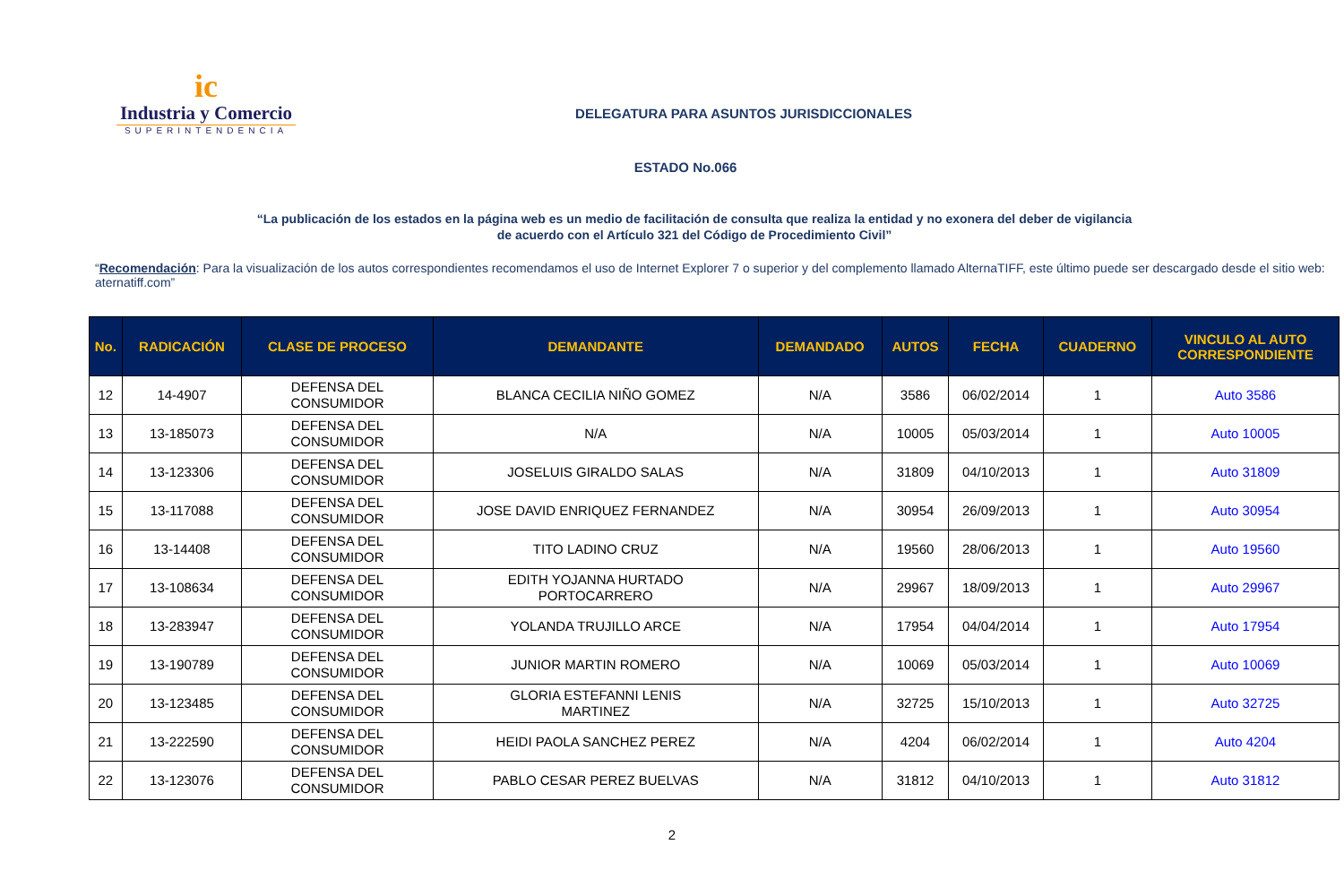ic
Industria y Comercio
SUPERINTENDENCIA
DELEGATURA PARA ASUNTOS JURISDICCIONALES
ESTADO No.066
“La publicación de los estados en la página web es un medio de facilitación de consulta que realiza la entidad y no exonera del deber de vigilancia
de acuerdo con el Artículo 321 del Código de Procedimiento Civil”
“Recomendación: Para la visualización de los autos correspondientes recomendamos el uso de Internet Explorer 7 o superior y del complemento llamado AlternaTIFF, este último puede ser descargado desde el sitio web: aternatiff.com”
| No. | RADICACIÓN | CLASE DE PROCESO | DEMANDANTE | DEMANDADO | AUTOS | FECHA | CUADERNO | VINCULO AL AUTO CORRESPONDIENTE |
| --- | --- | --- | --- | --- | --- | --- | --- | --- |
| 12 | 14-4907 | DEFENSA DEL CONSUMIDOR | BLANCA CECILIA NIÑO GOMEZ | N/A | 3586 | 06/02/2014 | 1 | Auto 3586 |
| 13 | 13-185073 | DEFENSA DEL CONSUMIDOR | N/A | N/A | 10005 | 05/03/2014 | 1 | Auto 10005 |
| 14 | 13-123306 | DEFENSA DEL CONSUMIDOR | JOSELUIS GIRALDO SALAS | N/A | 31809 | 04/10/2013 | 1 | Auto 31809 |
| 15 | 13-117088 | DEFENSA DEL CONSUMIDOR | JOSE DAVID ENRIQUEZ FERNANDEZ | N/A | 30954 | 26/09/2013 | 1 | Auto 30954 |
| 16 | 13-14408 | DEFENSA DEL CONSUMIDOR | TITO LADINO CRUZ | N/A | 19560 | 28/06/2013 | 1 | Auto 19560 |
| 17 | 13-108634 | DEFENSA DEL CONSUMIDOR | EDITH YOJANNA HURTADO PORTOCARRERO | N/A | 29967 | 18/09/2013 | 1 | Auto 29967 |
| 18 | 13-283947 | DEFENSA DEL CONSUMIDOR | YOLANDA TRUJILLO ARCE | N/A | 17954 | 04/04/2014 | 1 | Auto 17954 |
| 19 | 13-190789 | DEFENSA DEL CONSUMIDOR | JUNIOR MARTIN ROMERO | N/A | 10069 | 05/03/2014 | 1 | Auto 10069 |
| 20 | 13-123485 | DEFENSA DEL CONSUMIDOR | GLORIA ESTEFANNI LENIS MARTINEZ | N/A | 32725 | 15/10/2013 | 1 | Auto 32725 |
| 21 | 13-222590 | DEFENSA DEL CONSUMIDOR | HEIDI PAOLA SANCHEZ PEREZ | N/A | 4204 | 06/02/2014 | 1 | Auto 4204 |
| 22 | 13-123076 | DEFENSA DEL CONSUMIDOR | PABLO CESAR PEREZ BUELVAS | N/A | 31812 | 04/10/2013 | 1 | Auto 31812 |
2